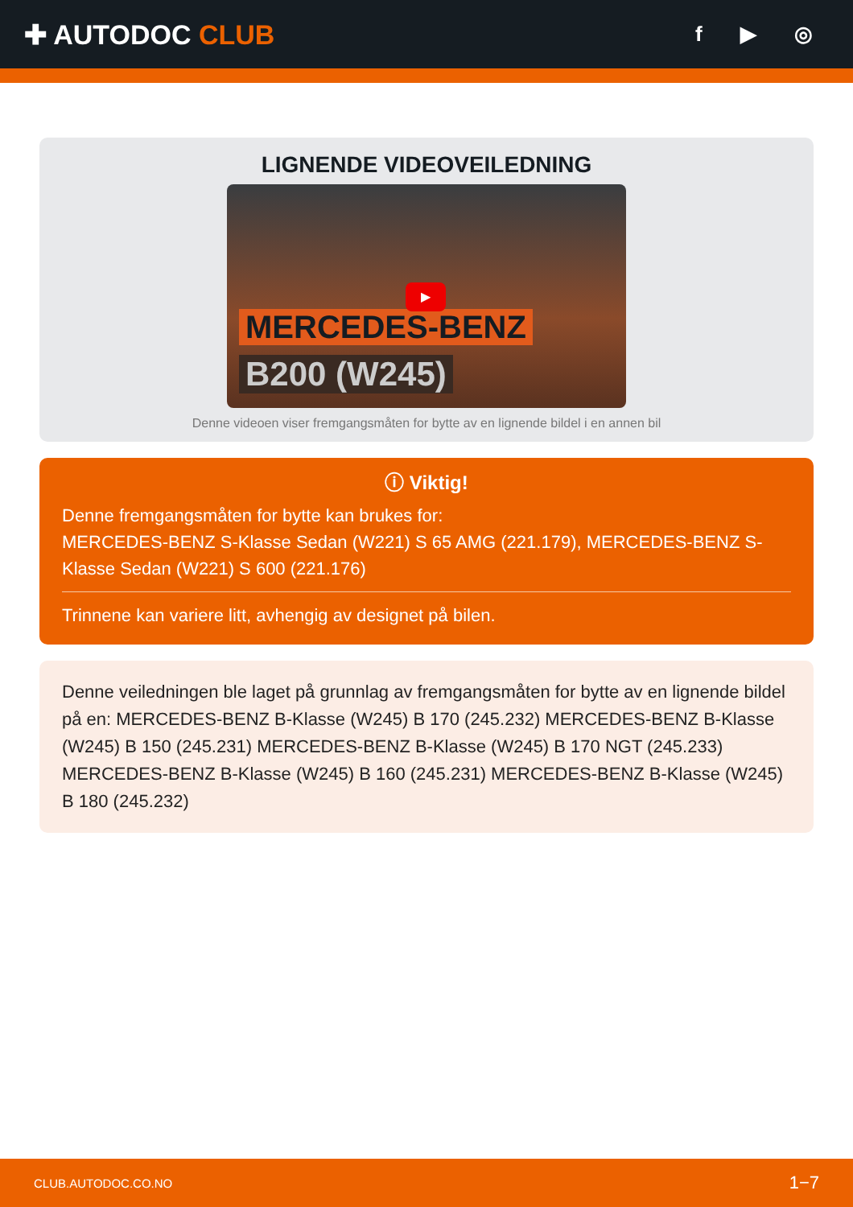✚ AUTODOC CLUB
f ▶ ◎
LIGNENDE VIDEOVEILEDNING
MERCEDES-BENZ
B200 (W245)
▶
Denne videoen viser fremgangsmåten for bytte av en lignende bildel i en annen bil
ⓘ Viktig!
Denne fremgangsmåten for bytte kan brukes for:
MERCEDES-BENZ S-Klasse Sedan (W221) S 65 AMG (221.179), MERCEDES-BENZ S-Klasse Sedan (W221) S 600 (221.176)
Trinnene kan variere litt, avhengig av designet på bilen.
Denne veiledningen ble laget på grunnlag av fremgangsmåten for bytte av en lignende bildel på en: MERCEDES-BENZ B-Klasse (W245) B 170 (245.232) MERCEDES-BENZ B-Klasse (W245) B 150 (245.231) MERCEDES-BENZ B-Klasse (W245) B 170 NGT (245.233) MERCEDES-BENZ B-Klasse (W245) B 160 (245.231) MERCEDES-BENZ B-Klasse (W245) B 180 (245.232)
CLUB.AUTODOC.CO.NO 1−7